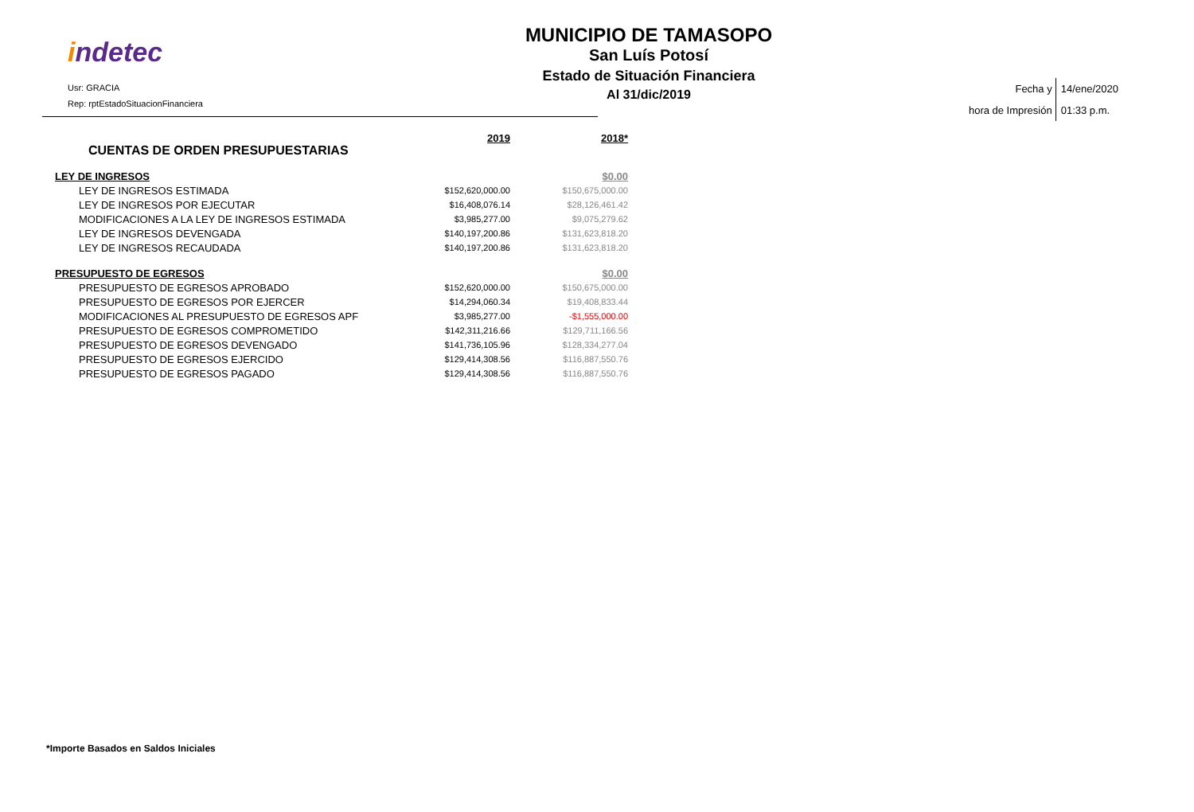indetec
Usr: GRACIA
Rep: rptEstadoSituacionFinanciera
MUNICIPIO DE TAMASOPO
San Luís Potosí
Estado de Situación Financiera
Al 31/dic/2019
Fecha y
hora de Impresión
14/ene/2020
01:33 p.m.
| CUENTAS DE ORDEN PRESUPUESTARIAS | 2019 | 2018* |
| --- | --- | --- |
| LEY DE INGRESOS | | $0.00 |
| LEY DE INGRESOS ESTIMADA | $152,620,000.00 | $150,675,000.00 |
| LEY DE INGRESOS POR EJECUTAR | $16,408,076.14 | $28,126,461.42 |
| MODIFICACIONES A LA LEY DE INGRESOS ESTIMADA | $3,985,277.00 | $9,075,279.62 |
| LEY DE INGRESOS DEVENGADA | $140,197,200.86 | $131,623,818.20 |
| LEY DE INGRESOS RECAUDADA | $140,197,200.86 | $131,623,818.20 |
| PRESUPUESTO DE EGRESOS | | $0.00 |
| PRESUPUESTO DE EGRESOS APROBADO | $152,620,000.00 | $150,675,000.00 |
| PRESUPUESTO DE EGRESOS POR EJERCER | $14,294,060.34 | $19,408,833.44 |
| MODIFICACIONES AL PRESUPUESTO DE EGRESOS APF | $3,985,277.00 | -$1,555,000.00 |
| PRESUPUESTO DE EGRESOS COMPROMETIDO | $142,311,216.66 | $129,711,166.56 |
| PRESUPUESTO DE EGRESOS DEVENGADO | $141,736,105.96 | $128,334,277.04 |
| PRESUPUESTO DE EGRESOS EJERCIDO | $129,414,308.56 | $116,887,550.76 |
| PRESUPUESTO DE EGRESOS PAGADO | $129,414,308.56 | $116,887,550.76 |
*Importe Basados en Saldos Iniciales